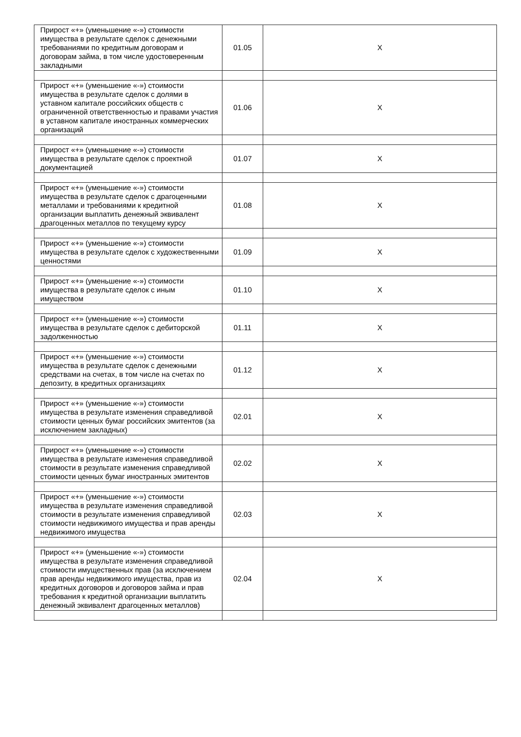| Прирост «+» (уменьшение «-») стоимости имущества в результате сделок с денежными требованиями по кредитным договорам и договорам займа, в том числе удостоверенным закладными | 01.05 | X |
| Прирост «+» (уменьшение «-») стоимости имущества в результате сделок с долями в уставном капитале российских обществ с ограниченной ответственностью и правами участия в уставном капитале иностранных коммерческих организаций | 01.06 | X |
| Прирост «+» (уменьшение «-») стоимости имущества в результате сделок с проектной документацией | 01.07 | X |
| Прирост «+» (уменьшение «-») стоимости имущества в результате сделок с драгоценными металлами и требованиями к кредитной организации выплатить денежный эквивалент драгоценных металлов по текущему курсу | 01.08 | X |
| Прирост «+» (уменьшение «-») стоимости имущества в результате сделок с художественными ценностями | 01.09 | X |
| Прирост «+» (уменьшение «-») стоимости имущества в результате сделок с иным имуществом | 01.10 | X |
| Прирост «+» (уменьшение «-») стоимости имущества в результате сделок с дебиторской задолженностью | 01.11 | X |
| Прирост «+» (уменьшение «-») стоимости имущества в результате сделок с денежными средствами на счетах, в том числе на счетах по депозиту, в кредитных организациях | 01.12 | X |
| Прирост «+» (уменьшение «-») стоимости имущества в результате изменения справедливой стоимости ценных бумаг российских эмитентов (за исключением закладных) | 02.01 | X |
| Прирост «+» (уменьшение «-») стоимости имущества в результате изменения справедливой стоимости в результате изменения справедливой стоимости ценных бумаг иностранных эмитентов | 02.02 | X |
| Прирост «+» (уменьшение «-») стоимости имущества в результате изменения справедливой стоимости в результате изменения справедливой стоимости недвижимого имущества и прав аренды недвижимого имущества | 02.03 | X |
| Прирост «+» (уменьшение «-») стоимости имущества в результате изменения справедливой стоимости имущественных прав (за исключением прав аренды недвижимого имущества, прав из кредитных договоров и договоров займа и прав требования к кредитной организации выплатить денежный эквивалент драгоценных металлов) | 02.04 | X |